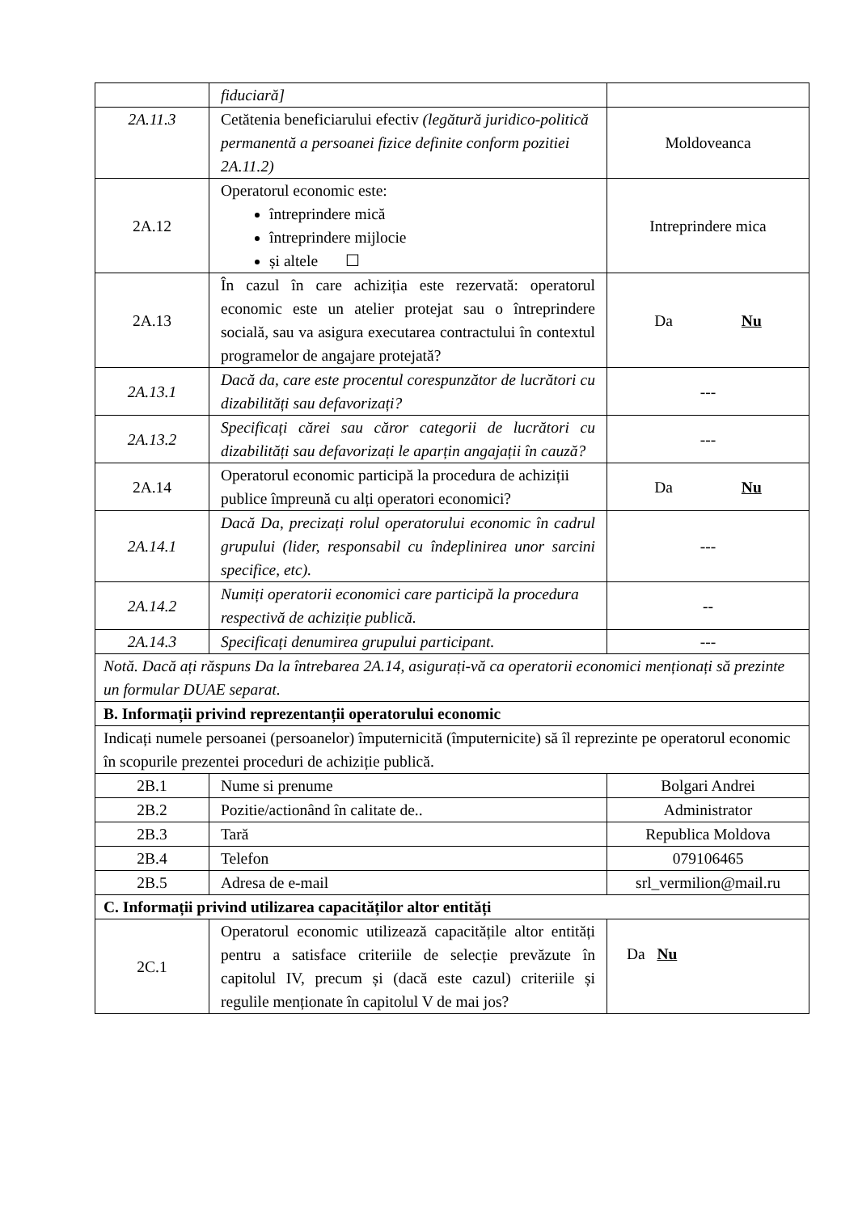| | fiduciară] | |
| 2A.11.3 | Cetătenia beneficiarului efectiv (legătură juridico-politică permanentă a persoanei fizice definite conform pozitiei 2A.11.2) | Moldoveanca |
| 2A.12 | Operatorul economic este: întreprindere mică întreprindere mijlocie și altele ☐ | Intreprindere mica |
| 2A.13 | În cazul în care achiziția este rezervată: operatorul economic este un atelier protejat sau o întreprindere socială, sau va asigura executarea contractului în contextul programelor de angajare protejată? | Da Nu |
| 2A.13.1 | Dacă da, care este procentul corespunzător de lucrători cu dizabilități sau defavorizați? | --- |
| 2A.13.2 | Specificați cărei sau căror categorii de lucrători cu dizabilități sau defavorizați le aparțin angajații în cauză? | --- |
| 2A.14 | Operatorul economic participă la procedura de achiziții publice împreună cu alți operatori economici? | Da Nu |
| 2A.14.1 | Dacă Da, precizați rolul operatorului economic în cadrul grupului (lider, responsabil cu îndeplinirea unor sarcini specifice, etc). | --- |
| 2A.14.2 | Numiți operatorii economici care participă la procedura respectivă de achiziție publică. | -- |
| 2A.14.3 | Specificați denumirea grupului participant. | --- |
| Notă. Dacă ați răspuns Da la întrebarea 2A.14, asigurați-vă ca operatorii economici menționați să prezinte un formular DUAE separat. | | |
| B. Informații privind reprezentanții operatorului economic | | |
| Indicați numele persoanei (persoanelor) împuternicită (împuternicite) să îl reprezinte pe operatorul economic în scopurile prezentei proceduri de achiziție publică. | | |
| 2B.1 | Nume si prenume | Bolgari Andrei |
| 2B.2 | Pozitie/actionând în calitate de.. | Administrator |
| 2B.3 | Tară | Republica Moldova |
| 2B.4 | Telefon | 079106465 |
| 2B.5 | Adresa de e-mail | srl_vermilion@mail.ru |
| C. Informații privind utilizarea capacităților altor entități | | |
| 2C.1 | Operatorul economic utilizează capacitățile altor entități pentru a satisface criteriile de selecție prevăzute în capitolul IV, precum și (dacă este cazul) criteriile și regulile menționate în capitolul V de mai jos? | Da Nu |